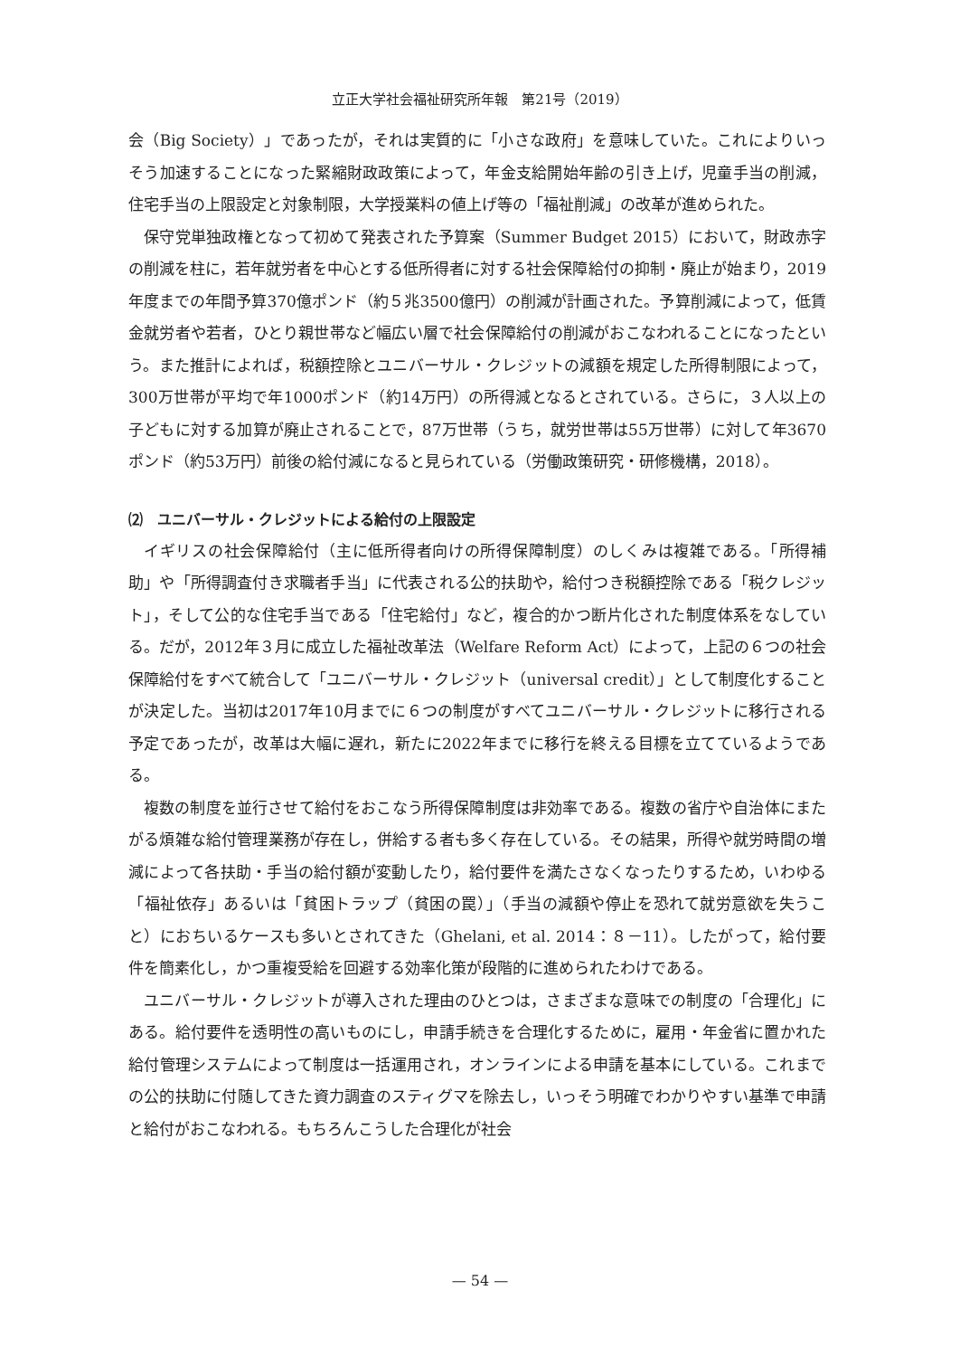立正大学社会福祉研究所年報　第21号（2019）
会（Big Society）」であったが，それは実質的に「小さな政府」を意味していた。これによりいっそう加速することになった緊縮財政政策によって，年金支給開始年齢の引き上げ，児童手当の削減，住宅手当の上限設定と対象制限，大学授業料の値上げ等の「福祉削減」の改革が進められた。
保守党単独政権となって初めて発表された予算案（Summer Budget 2015）において，財政赤字の削減を柱に，若年就労者を中心とする低所得者に対する社会保障給付の抑制・廃止が始まり，2019年度までの年間予算370億ポンド（約５兆3500億円）の削減が計画された。予算削減によって，低賃金就労者や若者，ひとり親世帯など幅広い層で社会保障給付の削減がおこなわれることになったという。また推計によれば，税額控除とユニバーサル・クレジットの減額を規定した所得制限によって，300万世帯が平均で年1000ポンド（約14万円）の所得減となるとされている。さらに，３人以上の子どもに対する加算が廃止されることで，87万世帯（うち，就労世帯は55万世帯）に対して年3670ポンド（約53万円）前後の給付減になると見られている（労働政策研究・研修機構，2018）。
⑵　ユニバーサル・クレジットによる給付の上限設定
イギリスの社会保障給付（主に低所得者向けの所得保障制度）のしくみは複雑である。「所得補助」や「所得調査付き求職者手当」に代表される公的扶助や，給付つき税額控除である「税クレジット」，そして公的な住宅手当である「住宅給付」など，複合的かつ断片化された制度体系をなしている。だが，2012年３月に成立した福祉改革法（Welfare Reform Act）によって，上記の６つの社会保障給付をすべて統合して「ユニバーサル・クレジット（universal credit）」として制度化することが決定した。当初は2017年10月までに６つの制度がすべてユニバーサル・クレジットに移行される予定であったが，改革は大幅に遅れ，新たに2022年までに移行を終える目標を立てているようである。
複数の制度を並行させて給付をおこなう所得保障制度は非効率である。複数の省庁や自治体にまたがる煩雑な給付管理業務が存在し，併給する者も多く存在している。その結果，所得や就労時間の増減によって各扶助・手当の給付額が変動したり，給付要件を満たさなくなったりするため，いわゆる「福祉依存」あるいは「貧困トラップ（貧困の罠）」（手当の減額や停止を恐れて就労意欲を失うこと）におちいるケースも多いとされてきた（Ghelani, et al. 2014：８－11）。したがって，給付要件を簡素化し，かつ重複受給を回避する効率化策が段階的に進められたわけである。
ユニバーサル・クレジットが導入された理由のひとつは，さまざまな意味での制度の「合理化」にある。給付要件を透明性の高いものにし，申請手続きを合理化するために，雇用・年金省に置かれた給付管理システムによって制度は一括運用され，オンラインによる申請を基本にしている。これまでの公的扶助に付随してきた資力調査のスティグマを除去し，いっそう明確でわかりやすい基準で申請と給付がおこなわれる。もちろんこうした合理化が社会
— 54 —